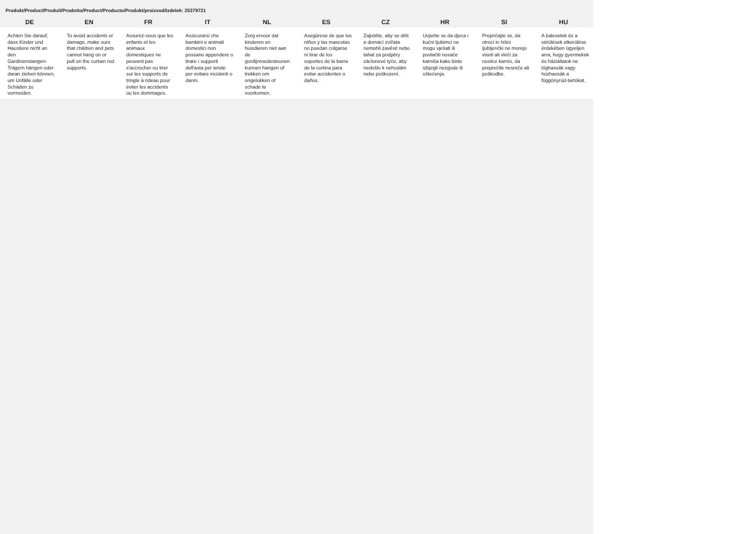Produkt/Product/Produit/Prodotto/Product/Producto/Produkt/proizvod/Izdelek: 25379721
| DE | EN | FR | IT | NL | ES | CZ | HR | SI | HU |
| --- | --- | --- | --- | --- | --- | --- | --- | --- | --- |
| Achten Sie darauf, dass Kinder und Haustiere nicht an den Gardinenstangen-Trägern hängen oder daran ziehen können, um Unfälle oder Schäden zu vermeiden. | To avoid accidents or damage, make sure that children and pets cannot hang on or pull on the curtain rod supports. | Assurez-vous que les enfants et les animaux domestiques ne peuvent pas s'accrocher ou tirer sur les supports de tringle à rideau pour éviter les accidents ou les dommages. | Assicurarsi che bambini e animali domestici non possano appendere o tirare i supporti dell'asta per tende per evitare incidenti o danni. | Zorg ervoor dat kinderen en huisdieren niet aan de gordijnroedesteunen kunnen hangen of trekken om ongelukken of schade te voorkomen. | Asegúrese de que los niños y las mascotas no puedan colgarse ni tirar de los soportes de la barra de la cortina para evitar accidentes o daños. | Zajistěte, aby se děti a domácí zvířata nemohli zavěsit nebo tahat za podpěry záclonové tyče, aby nedošlo k nehodám nebo poškození. | Uvjerite se da djeca i kućni ljubimci ne mogu vješati ili povlačiti nosače karniša kako biste izbjegli nezgode ili oštećenja. | Prepričajte se, da otroci in hišni ljubljenčki ne morejo viseti ali vleči za nosilce karnis, da preprečite nesreče ali poškodbe. | A balesetek és a sérülések elkerülése érdekében ügyeljen arra, hogy gyermekek és háziállatok ne lóghassák vagy húzhassák a függönyrúd-tartókat. |